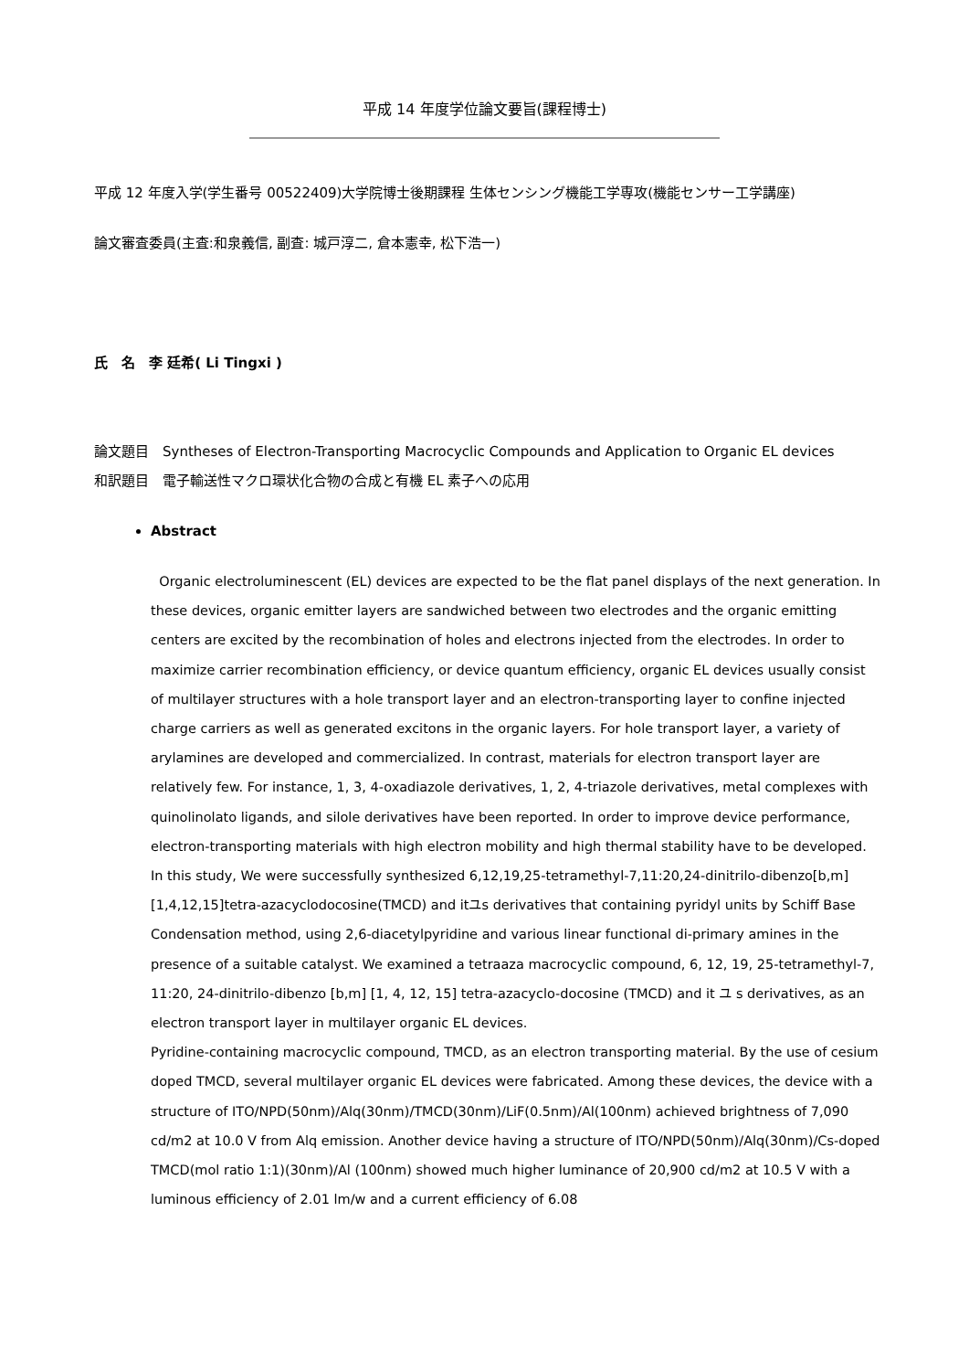平成 14 年度学位論文要旨(課程博士)
平成 12 年度入学(学生番号 00522409)大学院博士後期課程 生体センシング機能工学専攻(機能センサー工学講座)
論文審査委員(主査:和泉義信, 副査: 城戸淳二, 倉本憲幸, 松下浩一)
氏　名　李 廷希( Li Tingxi )
論文題目　Syntheses of Electron-Transporting Macrocyclic Compounds and Application to Organic EL devices
和訳題目　電子輸送性マクロ環状化合物の合成と有機 EL 素子への応用
Abstract
Organic electroluminescent (EL) devices are expected to be the flat panel displays of the next generation. In these devices, organic emitter layers are sandwiched between two electrodes and the organic emitting centers are excited by the recombination of holes and electrons injected from the electrodes. In order to maximize carrier recombination efficiency, or device quantum efficiency, organic EL devices usually consist of multilayer structures with a hole transport layer and an electron-transporting layer to confine injected charge carriers as well as generated excitons in the organic layers. For hole transport layer, a variety of arylamines are developed and commercialized. In contrast, materials for electron transport layer are relatively few. For instance, 1, 3, 4-oxadiazole derivatives, 1, 2, 4-triazole derivatives, metal complexes with quinolinolato ligands, and silole derivatives have been reported. In order to improve device performance, electron-transporting materials with high electron mobility and high thermal stability have to be developed. In this study, We were successfully synthesized 6,12,19,25-tetramethyl-7,11:20,24-dinitrilo-dibenzo[b,m][1,4,12,15]tetra-azacyclodocosine(TMCD) and itユs derivatives that containing pyridyl units by Schiff Base Condensation method, using 2,6-diacetylpyridine and various linear functional di-primary amines in the presence of a suitable catalyst. We examined a tetraaza macrocyclic compound, 6, 12, 19, 25-tetramethyl-7, 11:20, 24-dinitrilo-dibenzo [b,m] [1, 4, 12, 15] tetra-azacyclo-docosine (TMCD) and it ユ s derivatives, as an electron transport layer in multilayer organic EL devices.
Pyridine-containing macrocyclic compound, TMCD, as an electron transporting material. By the use of cesium doped TMCD, several multilayer organic EL devices were fabricated. Among these devices, the device with a structure of ITO/NPD(50nm)/Alq(30nm)/TMCD(30nm)/LiF(0.5nm)/Al(100nm) achieved brightness of 7,090 cd/m2 at 10.0 V from Alq emission. Another device having a structure of ITO/NPD(50nm)/Alq(30nm)/Cs-doped TMCD(mol ratio 1:1)(30nm)/Al (100nm) showed much higher luminance of 20,900 cd/m2 at 10.5 V with a luminous efficiency of 2.01 lm/w and a current efficiency of 6.08